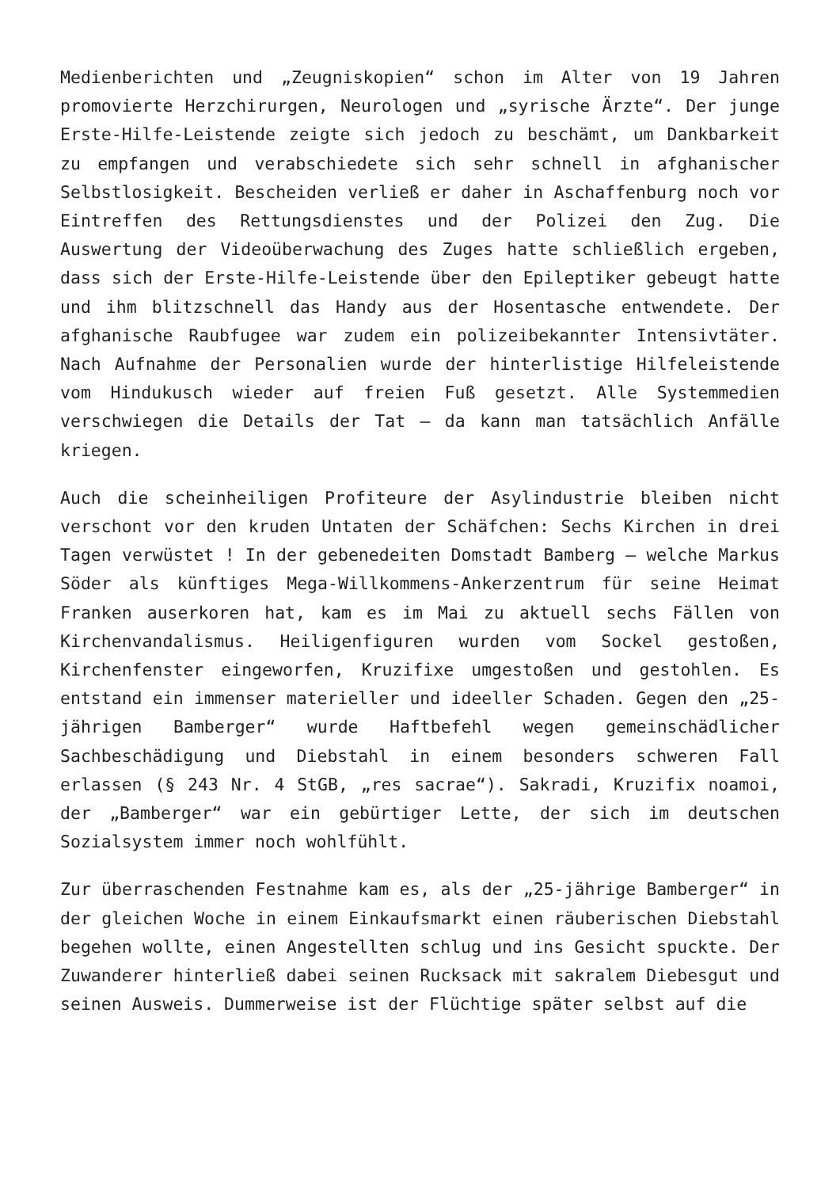Medienberichten und „Zeugniskopien“ schon im Alter von 19 Jahren promovierte Herzchirurgen, Neurologen und „syrische Ärzte“. Der junge Erste-Hilfe-Leistende zeigte sich jedoch zu beschämt, um Dankbarkeit zu empfangen und verabschiedete sich sehr schnell in afghanischer Selbstlosigkeit. Bescheiden verließ er daher in Aschaffenburg noch vor Eintreffen des Rettungsdienstes und der Polizei den Zug. Die Auswertung der Videoüberwachung des Zuges hatte schließlich ergeben, dass sich der Erste-Hilfe-Leistende über den Epileptiker gebeugt hatte und ihm blitzschnell das Handy aus der Hosentasche entwendete. Der afghanische Raubfugee war zudem ein polizeibekannter Intensivtäter. Nach Aufnahme der Personalien wurde der hinterlistige Hilfeleistende vom Hindukusch wieder auf freien Fuß gesetzt. Alle Systemmedien verschwiegen die Details der Tat – da kann man tatsächlich Anfälle kriegen.
Auch die scheinheiligen Profiteure der Asylindustrie bleiben nicht verschont vor den kruden Untaten der Schäfchen: Sechs Kirchen in drei Tagen verwüstet ! In der gebenedeiten Domstadt Bamberg – welche Markus Söder als künftiges Mega-Willkommens-Ankerzentrum für seine Heimat Franken auserkoren hat, kam es im Mai zu aktuell sechs Fällen von Kirchenvandalismus. Heiligenfiguren wurden vom Sockel gestoßen, Kirchenfenster eingeworfen, Kruzifixe umgestoßen und gestohlen. Es entstand ein immenser materieller und ideeller Schaden. Gegen den „25-jährigen Bamberger“ wurde Haftbefehl wegen gemeinschädlicher Sachbeschädigung und Diebstahl in einem besonders schweren Fall erlassen (§ 243 Nr. 4 StGB, „res sacrae“). Sakradi, Kruzifix noamoi, der „Bamberger“ war ein gebürtiger Lette, der sich im deutschen Sozialsystem immer noch wohlfühlt.
Zur überraschenden Festnahme kam es, als der „25-jährige Bamberger“ in der gleichen Woche in einem Einkaufsmarkt einen räuberischen Diebstahl begehen wollte, einen Angestellten schlug und ins Gesicht spuckte. Der Zuwanderer hinterließ dabei seinen Rucksack mit sakralem Diebesgut und seinen Ausweis. Dummerweise ist der Flüchtige später selbst auf die